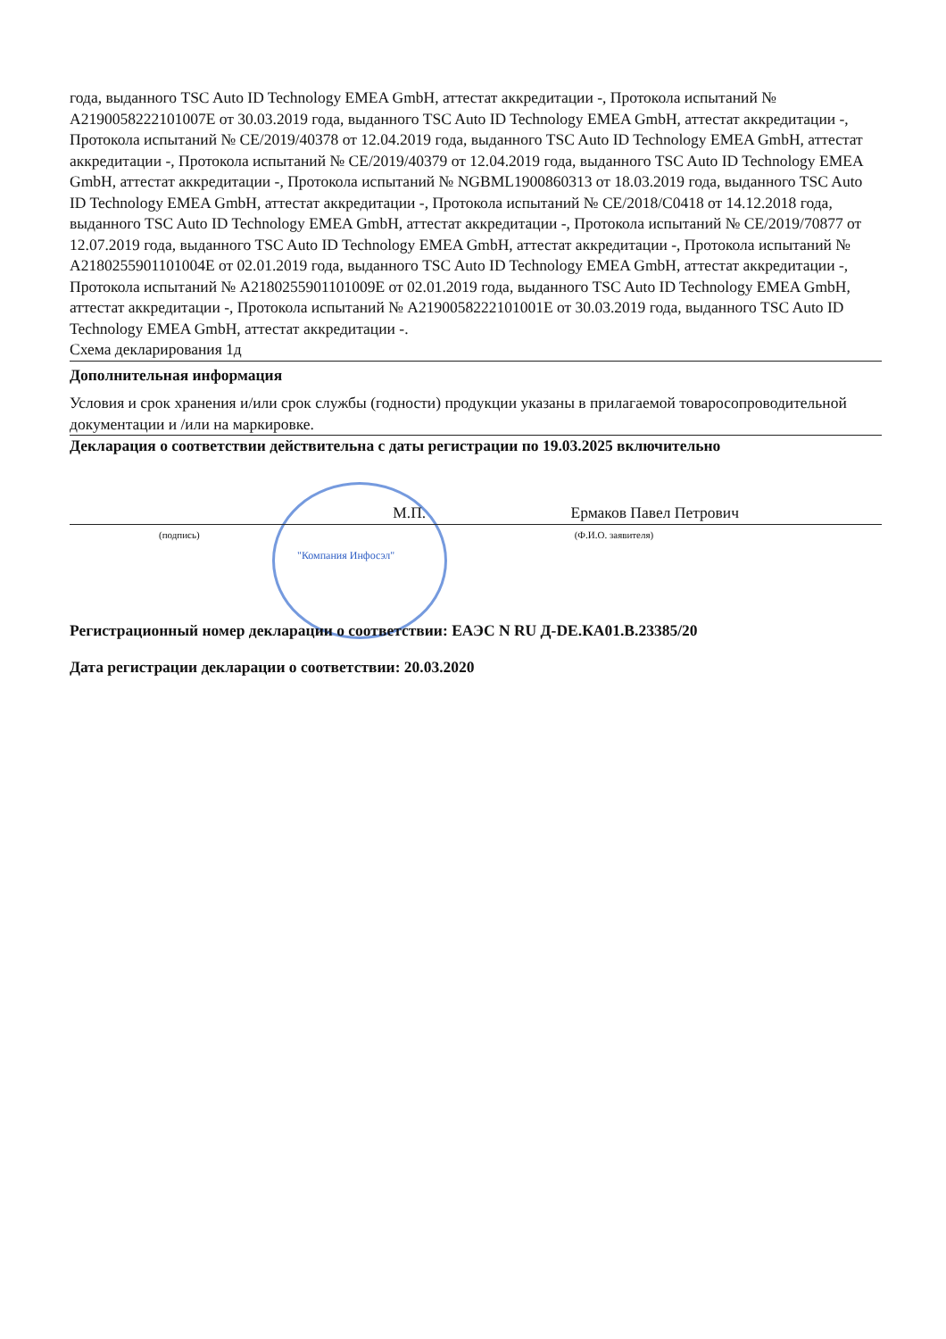года, выданного TSC Auto ID Technology EMEA GmbH, аттестат аккредитации -, Протокола испытаний № A2190058222101007E от 30.03.2019 года, выданного TSC Auto ID Technology EMEA GmbH, аттестат аккредитации -, Протокола испытаний № CE/2019/40378 от 12.04.2019 года, выданного TSC Auto ID Technology EMEA GmbH, аттестат аккредитации -, Протокола испытаний № CE/2019/40379 от 12.04.2019 года, выданного TSC Auto ID Technology EMEA GmbH, аттестат аккредитации -, Протокола испытаний № NGBML1900860313 от 18.03.2019 года, выданного TSC Auto ID Technology EMEA GmbH, аттестат аккредитации -, Протокола испытаний № CE/2018/C0418 от 14.12.2018 года, выданного TSC Auto ID Technology EMEA GmbH, аттестат аккредитации -, Протокола испытаний № CE/2019/70877 от 12.07.2019 года, выданного TSC Auto ID Technology EMEA GmbH, аттестат аккредитации -, Протокола испытаний № A2180255901101004E от 02.01.2019 года, выданного TSC Auto ID Technology EMEA GmbH, аттестат аккредитации -, Протокола испытаний № A2180255901101009E от 02.01.2019 года, выданного TSC Auto ID Technology EMEA GmbH, аттестат аккредитации -, Протокола испытаний № A2190058222101001E от 30.03.2019 года, выданного TSC Auto ID Technology EMEA GmbH, аттестат аккредитации -.
Схема декларирования 1д
Дополнительная информация
Условия и срок хранения и/или срок службы (годности) продукции указаны в прилагаемой товаросопроводительной документации и /или на маркировке.
Декларация о соответствии действительна с даты регистрации по 19.03.2025 включительно
М.П. Ермаков Павел Петрович
(подпись) (Ф.И.О. заявителя)
"Компания Инфосэл"
Регистрационный номер декларации о соответствии: ЕАЭС N RU Д-DE.КА01.В.23385/20
Дата регистрации декларации о соответствии: 20.03.2020